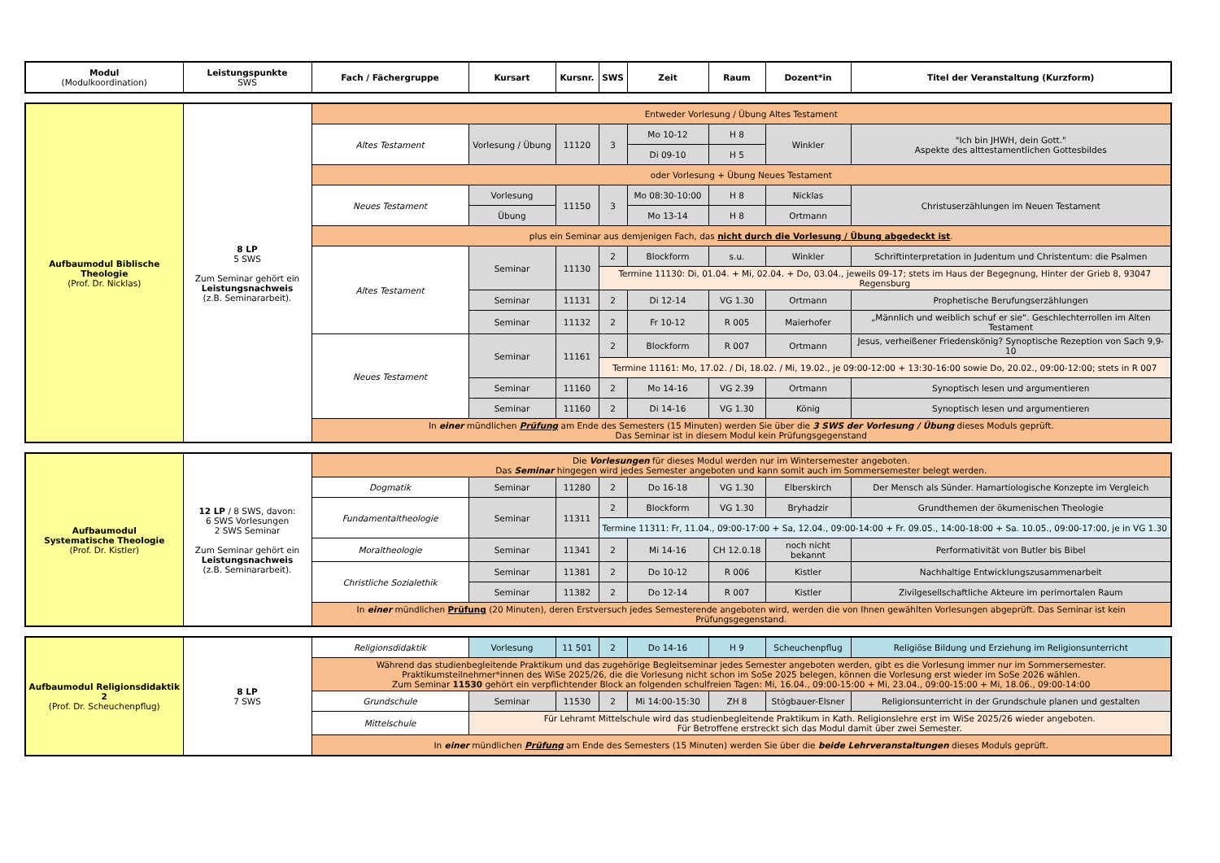| Modul (Modulkoordination) | Leistungspunkte SWS | Fach / Fächergruppe | Kursart | Kursnr. | SWS | Zeit | Raum | Dozent*in | Titel der Veranstaltung (Kurzform) |
| --- | --- | --- | --- | --- | --- | --- | --- | --- | --- |
| Aufbaumodul Biblische Theologie (Prof. Dr. Nicklas) | 8 LP 5 SWS Zum Seminar gehört ein Leistungsnachweis (z.B. Seminararbeit). | Entweder Vorlesung / Übung Altes Testament | | | | | | | |
| | | Altes Testament | Vorlesung / Übung | 11120 | 3 | Mo 10-12 | H 8 | Winkler | "Ich bin JHWH, dein Gott." Aspekte des alttestamentlichen Gottesbildes |
| | | | | | | Di 09-10 | H 5 | | |
| | | oder Vorlesung + Übung Neues Testament | | | | | | | |
| | | Neues Testament | Vorlesung | 11150 | 3 | Mo 08:30-10:00 | H 8 | Nicklas | Christuserzählungen im Neuen Testament |
| | | | Übung | | | Mo 13-14 | H 8 | Ortmann | |
| | | plus ein Seminar aus demjenigen Fach, das nicht durch die Vorlesung / Übung abgedeckt ist . | | | | | | | |
| | | Altes Testament | Seminar | 11130 | 2 | Blockform | s.u. | Winkler | Schriftinterpretation in Judentum und Christentum: die Psalmen |
| | | | | | Termine 11130: Di, 01.04. + Mi, 02.04. + Do, 03.04., jeweils 09-17; stets im Haus der Begegnung, Hinter der Grieb 8, 93047 Regensburg | | | | |
| | | | Seminar | 11131 | 2 | Di 12-14 | VG 1.30 | Ortmann | Prophetische Berufungserzählungen |
| | | | Seminar | 11132 | 2 | Fr 10-12 | R 005 | Maierhofer | „Männlich und weiblich schuf er sie“. Geschlechterrollen im Alten Testament |
| | | Neues Testament | Seminar | 11161 | 2 | Blockform | R 007 | Ortmann | Jesus, verheißener Friedenskönig? Synoptische Rezeption von Sach 9,9-10 |
| | | | | | Termine 11161: Mo, 17.02. / Di, 18.02. / Mi, 19.02., je 09:00-12:00 + 13:30-16:00 sowie Do, 20.02., 09:00-12:00; stets in R 007 | | | | |
| | | | Seminar | 11160 | 2 | Mo 14-16 | VG 2.39 | Ortmann | Synoptisch lesen und argumentieren |
| | | | Seminar | 11160 | 2 | Di 14-16 | VG 1.30 | König | Synoptisch lesen und argumentieren |
| | | In einer mündlichen Prüfung am Ende des Semesters (15 Minuten) werden Sie über die 3 SWS der Vorlesung / Übung dieses Moduls geprüft. Das Seminar ist in diesem Modul kein Prüfungsgegenstand | | | | | | | |
| Aufbaumodul Systematische Theologie (Prof. Dr. Kistler) | 12 LP / 8 SWS, davon: 6 SWS Vorlesungen 2 SWS Seminar Zum Seminar gehört ein Leistungsnachweis (z.B. Seminararbeit). | Die Vorlesungen für dieses Modul werden nur im Wintersemester angeboten. Das Seminar hingegen wird jedes Semester angeboten und kann somit auch im Sommersemester belegt werden. | | | | | | | |
| | | Dogmatik | Seminar | 11280 | 2 | Do 16-18 | VG 1.30 | Elberskirch | Der Mensch als Sünder. Hamartiologische Konzepte im Vergleich |
| | | Fundamentaltheologie | Seminar | 11311 | 2 | Blockform | VG 1.30 | Bryhadzir | Grundthemen der ökumenischen Theologie |
| | | | | | Termine 11311: Fr, 11.04., 09:00-17:00 + Sa, 12.04., 09:00-14:00 + Fr. 09.05., 14:00-18:00 + Sa. 10.05., 09:00-17:00, je in VG 1.30 | | | | |
| | | Moraltheologie | Seminar | 11341 | 2 | Mi 14-16 | CH 12.0.18 | noch nicht bekannt | Performativität von Butler bis Bibel |
| | | Christliche Sozialethik | Seminar | 11381 | 2 | Do 10-12 | R 006 | Kistler | Nachhaltige Entwicklungszusammenarbeit |
| | | | Seminar | 11382 | 2 | Do 12-14 | R 007 | Kistler | Zivilgesellschaftliche Akteure im perimortalen Raum |
| | | In einer mündlichen Prüfung (20 Minuten), deren Erstversuch jedes Semesterende angeboten wird, werden die von Ihnen gewählten Vorlesungen abgeprüft. Das Seminar ist kein Prüfungsgegenstand. | | | | | | | |
| Aufbaumodul Religionsdidaktik 2 (Prof. Dr. Scheuchenpflug) | 8 LP 7 SWS | Religionsdidaktik | Vorlesung | 11 501 | 2 | Do 14-16 | H 9 | Scheuchenpflug | Religiöse Bildung und Erziehung im Religionsunterricht |
| | | Während das studienbegleitende Praktikum und das zugehörige Begleitseminar jedes Semester angeboten werden, gibt es die Vorlesung immer nur im Sommersemester. Praktikumsteilnehmer*innen des WiSe 2025/26, die die Vorlesung nicht schon im SoSe 2025 belegen, können die Vorlesung erst wieder im SoSe 2026 wählen. Zum Seminar 11530 gehört ein verpflichtender Block an folgenden schulfreien Tagen: Mi, 16.04., 09:00-15:00 + Mi, 23.04., 09:00-15:00 + Mi, 18.06., 09:00-14:00 | | | | | | | |
| | | Grundschule | Seminar | 11530 | 2 | Mi 14:00-15:30 | ZH 8 | Stögbauer-Elsner | Religionsunterricht in der Grundschule planen und gestalten |
| | | Mittelschule | Für Lehramt Mittelschule wird das studienbegleitende Praktikum in Kath. Religionslehre erst im WiSe 2025/26 wieder angeboten. Für Betroffene erstreckt sich das Modul damit über zwei Semester. | | | | | | |
| | | In einer mündlichen Prüfung am Ende des Semesters (15 Minuten) werden Sie über die beide Lehrveranstaltungen dieses Moduls geprüft. | | | | | | | |